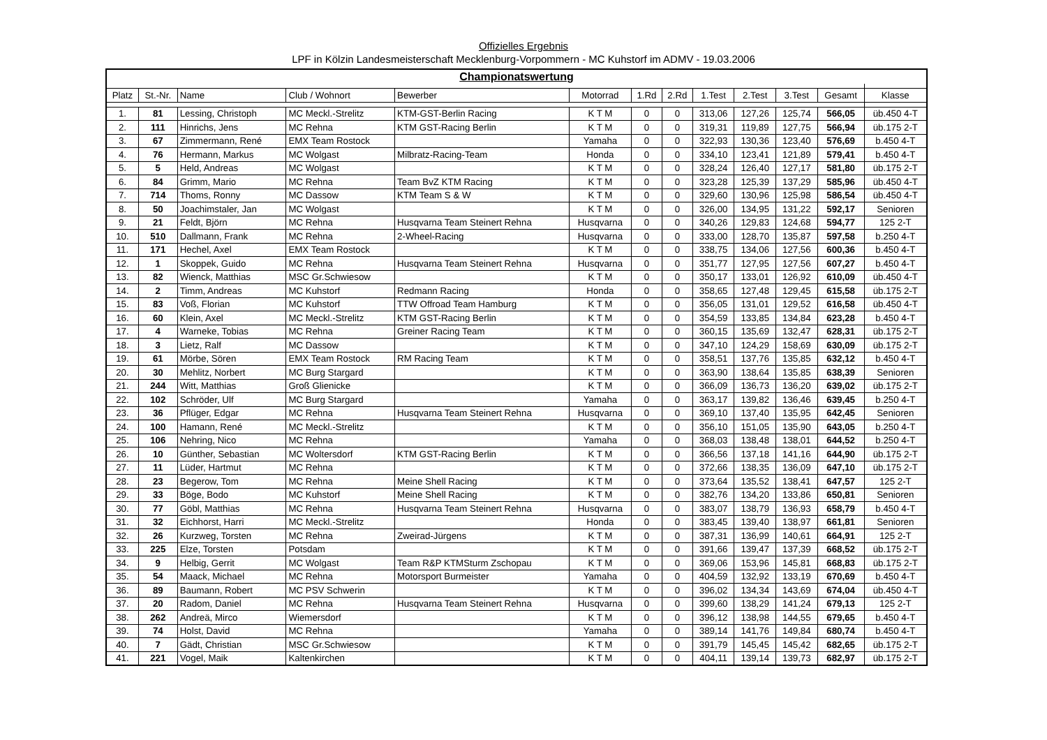Offizielles Ergebnis
LPF in Kölzin Landesmeisterschaft Mecklenburg-Vorpommern - MC Kuhstorf im ADMV - 19.03.2006
| Championatswertung | | | | | | | | | | | | |
| --- | --- | --- | --- | --- | --- | --- | --- | --- | --- | --- | --- | --- |
| Platz | St.-Nr. | Name | Club / Wohnort | Bewerber | Motorrad | 1.Rd | 2.Rd | 1.Test | 2.Test | 3.Test | Gesamt | Klasse |
| 1. | 81 | Lessing, Christoph | MC Meckl.-Strelitz | KTM-GST-Berlin Racing | K T M | 0 | 0 | 313,06 | 127,26 | 125,74 | 566,05 | üb.450 4-T |
| 2. | 111 | Hinrichs, Jens | MC Rehna | KTM GST-Racing Berlin | K T M | 0 | 0 | 319,31 | 119,89 | 127,75 | 566,94 | üb.175 2-T |
| 3. | 67 | Zimmermann, René | EMX Team Rostock | | Yamaha | 0 | 0 | 322,93 | 130,36 | 123,40 | 576,69 | b.450 4-T |
| 4. | 76 | Hermann, Markus | MC Wolgast | Milbratz-Racing-Team | Honda | 0 | 0 | 334,10 | 123,41 | 121,89 | 579,41 | b.450 4-T |
| 5. | 5 | Held, Andreas | MC Wolgast | | K T M | 0 | 0 | 328,24 | 126,40 | 127,17 | 581,80 | üb.175 2-T |
| 6. | 84 | Grimm, Mario | MC Rehna | Team BvZ KTM Racing | K T M | 0 | 0 | 323,28 | 125,39 | 137,29 | 585,96 | üb.450 4-T |
| 7. | 714 | Thoms, Ronny | MC Dassow | KTM Team S & W | K T M | 0 | 0 | 329,60 | 130,96 | 125,98 | 586,54 | üb.450 4-T |
| 8. | 50 | Joachimstaler, Jan | MC Wolgast | | K T M | 0 | 0 | 326,00 | 134,95 | 131,22 | 592,17 | Senioren |
| 9. | 21 | Feldt, Björn | MC Rehna | Husqvarna Team Steinert Rehna | Husqvarna | 0 | 0 | 340,26 | 129,83 | 124,68 | 594,77 | 125 2-T |
| 10. | 510 | Dallmann, Frank | MC Rehna | 2-Wheel-Racing | Husqvarna | 0 | 0 | 333,00 | 128,70 | 135,87 | 597,58 | b.250 4-T |
| 11. | 171 | Hechel, Axel | EMX Team Rostock | | K T M | 0 | 0 | 338,75 | 134,06 | 127,56 | 600,36 | b.450 4-T |
| 12. | 1 | Skoppek, Guido | MC Rehna | Husqvarna Team Steinert Rehna | Husqvarna | 0 | 0 | 351,77 | 127,95 | 127,56 | 607,27 | b.450 4-T |
| 13. | 82 | Wienck, Matthias | MSC Gr.Schwiesow | | K T M | 0 | 0 | 350,17 | 133,01 | 126,92 | 610,09 | üb.450 4-T |
| 14. | 2 | Timm, Andreas | MC Kuhstorf | Redmann Racing | Honda | 0 | 0 | 358,65 | 127,48 | 129,45 | 615,58 | üb.175 2-T |
| 15. | 83 | Voß, Florian | MC Kuhstorf | TTW Offroad Team Hamburg | K T M | 0 | 0 | 356,05 | 131,01 | 129,52 | 616,58 | üb.450 4-T |
| 16. | 60 | Klein, Axel | MC Meckl.-Strelitz | KTM GST-Racing Berlin | K T M | 0 | 0 | 354,59 | 133,85 | 134,84 | 623,28 | b.450 4-T |
| 17. | 4 | Warneke, Tobias | MC Rehna | Greiner Racing Team | K T M | 0 | 0 | 360,15 | 135,69 | 132,47 | 628,31 | üb.175 2-T |
| 18. | 3 | Lietz, Ralf | MC Dassow | | K T M | 0 | 0 | 347,10 | 124,29 | 158,69 | 630,09 | üb.175 2-T |
| 19. | 61 | Mörbe, Sören | EMX Team Rostock | RM Racing Team | K T M | 0 | 0 | 358,51 | 137,76 | 135,85 | 632,12 | b.450 4-T |
| 20. | 30 | Mehlitz, Norbert | MC Burg Stargard | | K T M | 0 | 0 | 363,90 | 138,64 | 135,85 | 638,39 | Senioren |
| 21. | 244 | Witt, Matthias | Groß Glienicke | | K T M | 0 | 0 | 366,09 | 136,73 | 136,20 | 639,02 | üb.175 2-T |
| 22. | 102 | Schröder, Ulf | MC Burg Stargard | | Yamaha | 0 | 0 | 363,17 | 139,82 | 136,46 | 639,45 | b.250 4-T |
| 23. | 36 | Pflüger, Edgar | MC Rehna | Husqvarna Team Steinert Rehna | Husqvarna | 0 | 0 | 369,10 | 137,40 | 135,95 | 642,45 | Senioren |
| 24. | 100 | Hamann, René | MC Meckl.-Strelitz | | K T M | 0 | 0 | 356,10 | 151,05 | 135,90 | 643,05 | b.250 4-T |
| 25. | 106 | Nehring, Nico | MC Rehna | | Yamaha | 0 | 0 | 368,03 | 138,48 | 138,01 | 644,52 | b.250 4-T |
| 26. | 10 | Günther, Sebastian | MC Woltersdorf | KTM GST-Racing Berlin | K T M | 0 | 0 | 366,56 | 137,18 | 141,16 | 644,90 | üb.175 2-T |
| 27. | 11 | Lüder, Hartmut | MC Rehna | | K T M | 0 | 0 | 372,66 | 138,35 | 136,09 | 647,10 | üb.175 2-T |
| 28. | 23 | Begerow, Tom | MC Rehna | Meine Shell Racing | K T M | 0 | 0 | 373,64 | 135,52 | 138,41 | 647,57 | 125 2-T |
| 29. | 33 | Böge, Bodo | MC Kuhstorf | Meine Shell Racing | K T M | 0 | 0 | 382,76 | 134,20 | 133,86 | 650,81 | Senioren |
| 30. | 77 | Göbl, Matthias | MC Rehna | Husqvarna Team Steinert Rehna | Husqvarna | 0 | 0 | 383,07 | 138,79 | 136,93 | 658,79 | b.450 4-T |
| 31. | 32 | Eichhorst, Harri | MC Meckl.-Strelitz | | Honda | 0 | 0 | 383,45 | 139,40 | 138,97 | 661,81 | Senioren |
| 32. | 26 | Kurzweg, Torsten | MC Rehna | Zweirad-Jürgens | K T M | 0 | 0 | 387,31 | 136,99 | 140,61 | 664,91 | 125 2-T |
| 33. | 225 | Elze, Torsten | Potsdam | | K T M | 0 | 0 | 391,66 | 139,47 | 137,39 | 668,52 | üb.175 2-T |
| 34. | 9 | Helbig, Gerrit | MC Wolgast | Team R&P KTMSturm Zschopau | K T M | 0 | 0 | 369,06 | 153,96 | 145,81 | 668,83 | üb.175 2-T |
| 35. | 54 | Maack, Michael | MC Rehna | Motorsport Burmeister | Yamaha | 0 | 0 | 404,59 | 132,92 | 133,19 | 670,69 | b.450 4-T |
| 36. | 89 | Baumann, Robert | MC PSV Schwerin | | K T M | 0 | 0 | 396,02 | 134,34 | 143,69 | 674,04 | üb.450 4-T |
| 37. | 20 | Radom, Daniel | MC Rehna | Husqvarna Team Steinert Rehna | Husqvarna | 0 | 0 | 399,60 | 138,29 | 141,24 | 679,13 | 125 2-T |
| 38. | 262 | Andreä, Mirco | Wiemersdorf | | K T M | 0 | 0 | 396,12 | 138,98 | 144,55 | 679,65 | b.450 4-T |
| 39. | 74 | Holst, David | MC Rehna | | Yamaha | 0 | 0 | 389,14 | 141,76 | 149,84 | 680,74 | b.450 4-T |
| 40. | 7 | Gädt, Christian | MSC Gr.Schwiesow | | K T M | 0 | 0 | 391,79 | 145,45 | 145,42 | 682,65 | üb.175 2-T |
| 41. | 221 | Vogel, Maik | Kaltenkirchen | | K T M | 0 | 0 | 404,11 | 139,14 | 139,73 | 682,97 | üb.175 2-T |